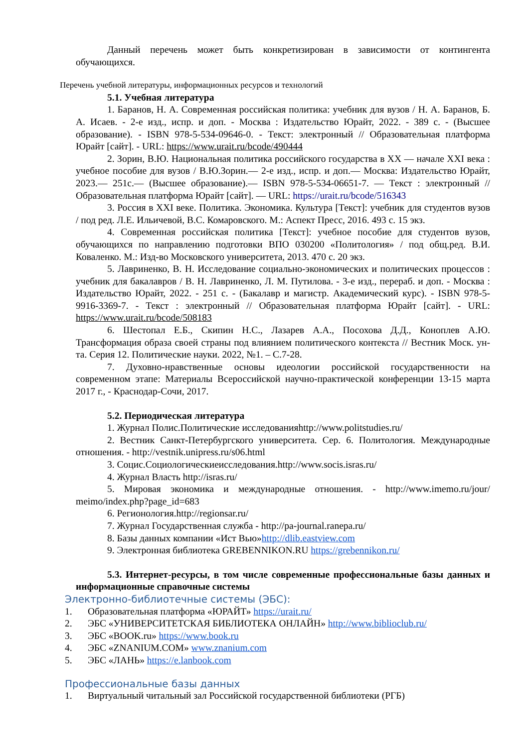Данный перечень может быть конкретизирован в зависимости от контингента обучающихся.
Перечень учебной литературы, информационных ресурсов и технологий
5.1. Учебная литература
1. Баранов, Н. А. Современная российская политика: учебник для вузов / Н. А. Баранов, Б. А. Исаев. - 2-е изд., испр. и доп. - Москва : Издательство Юрайт, 2022. - 389 с. - (Высшее образование). - ISBN 978-5-534-09646-0. - Текст: электронный // Образовательная платформа Юрайт [сайт]. - URL: https://www.urait.ru/bcode/490444
2. Зорин, В.Ю. Национальная политика российского государства в XX — начале XXI века : учебное пособие для вузов / В.Ю.Зорин.— 2-е изд., испр. и доп.— Москва: Издательство Юрайт, 2023.— 251с.— (Высшее образование).— ISBN 978-5-534-06651-7. — Текст : электронный // Образовательная платформа Юрайт [сайт]. — URL: https://urait.ru/bcode/516343
3. Россия в XXI веке. Политика. Экономика. Культура [Текст]: учебник для студентов вузов / под ред. Л.Е. Ильичевой, В.С. Комаровского. М.: Аспект Пресс, 2016. 493 с. 15 экз.
4. Современная российская политика [Текст]: учебное пособие для студентов вузов, обучающихся по направлению подготовки ВПО 030200 «Политология» / под общ.ред. В.И. Коваленко. М.: Изд-во Московского университета, 2013. 470 с. 20 экз.
5. Лавриненко, В. Н. Исследование социально-экономических и политических процессов : учебник для бакалавров / В. Н. Лавриненко, Л. М. Путилова. - 3-е изд., перераб. и доп. - Москва : Издательство Юрайт, 2022. - 251 с. - (Бакалавр и магистр. Академический курс). - ISBN 978-5-9916-3369-7. - Текст : электронный // Образовательная платформа Юрайт [сайт]. - URL: https://www.urait.ru/bcode/508183
6. Шестопал Е.Б., Скипин Н.С., Лазарев А.А., Посохова Д.Д., Коноплев А.Ю. Трансформация образа своей страны под влиянием политического контекста // Вестник Моск. ун-та. Серия 12. Политические науки. 2022, №1. – С.7-28.
7. Духовно-нравственные основы идеологии российской государственности на современном этапе: Материалы Всероссийской научно-практической конференции 13-15 марта 2017 г., - Краснодар-Сочи, 2017.
5.2. Периодическая литература
1. Журнал Полис.Политические исследованияhttp://www.politstudies.ru/
2. Вестник Санкт-Петербургского университета. Сер. 6. Политология. Международные отношения. - http://vestnik.unipress.ru/s06.html
3. Социс.Социологическиеисследования.http://www.socis.isras.ru/
4. Журнал Власть http://isras.ru/
5. Мировая экономика и международные отношения. - http://www.imemo.ru/jour/ meimo/index.php?page_id=683
6. Регионология.http://regionsar.ru/
7. Журнал Государственная служба - http://pa-journal.ranepa.ru/
8. Базы данных компании «Ист Вью»http://dlib.eastview.com
9. Электронная библиотека GREBENNIKON.RU https://grebennikon.ru/
5.3. Интернет-ресурсы, в том числе современные профессиональные базы данных и информационные справочные системы
Электронно-библиотечные системы (ЭБС):
1. Образовательная платформа «ЮРАЙТ» https://urait.ru/
2. ЭБС «УНИВЕРСИТЕТСКАЯ БИБЛИОТЕКА ОНЛАЙН» http://www.biblioclub.ru/
3. ЭБС «BOOK.ru» https://www.book.ru
4. ЭБС «ZNANIUM.COM» www.znanium.com
5. ЭБС «ЛАНЬ» https://e.lanbook.com
Профессиональные базы данных
1. Виртуальный читальный зал Российской государственной библиотеки (РГБ)